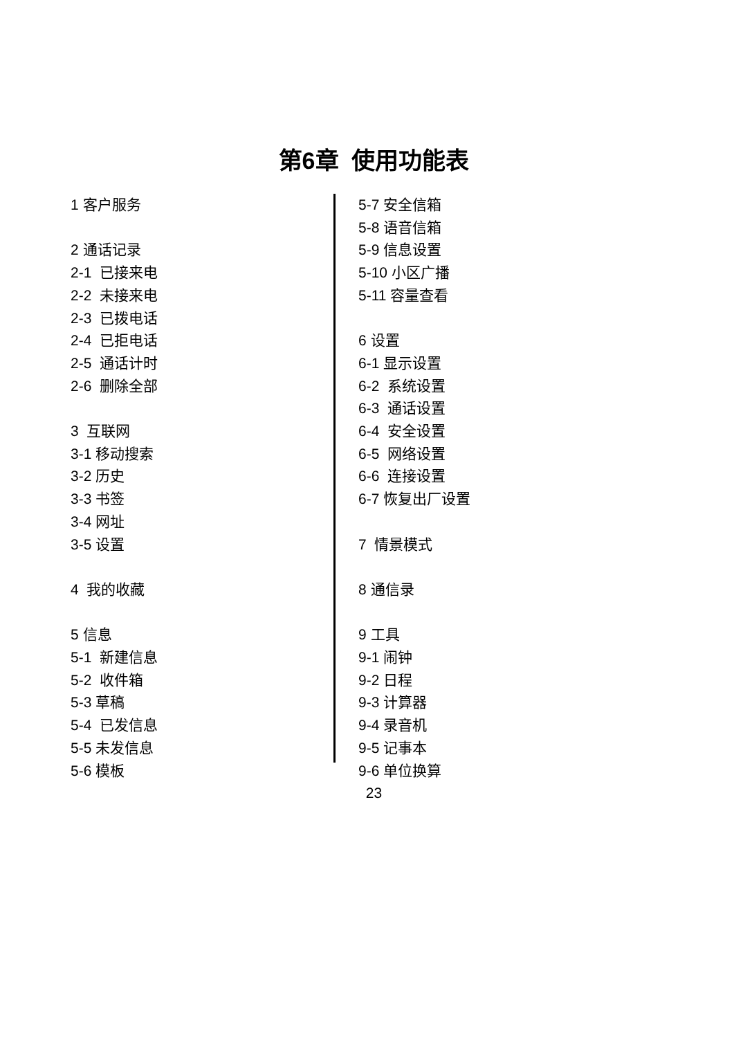第6章 使用功能表
1 客户服务
2 通话记录
2-1 已接来电
2-2 未接来电
2-3 已拨电话
2-4 已拒电话
2-5 通话计时
2-6 删除全部
3 互联网
3-1 移动搜索
3-2 历史
3-3 书签
3-4 网址
3-5 设置
4 我的收藏
5 信息
5-1 新建信息
5-2 收件箱
5-3 草稿
5-4 已发信息
5-5 未发信息
5-6 模板
5-7 安全信箱
5-8 语音信箱
5-9 信息设置
5-10 小区广播
5-11 容量查看
6 设置
6-1 显示设置
6-2 系统设置
6-3 通话设置
6-4 安全设置
6-5 网络设置
6-6 连接设置
6-7 恢复出厂设置
7 情景模式
8 通信录
9 工具
9-1 闹钟
9-2 日程
9-3 计算器
9-4 录音机
9-5 记事本
9-6 单位换算
23